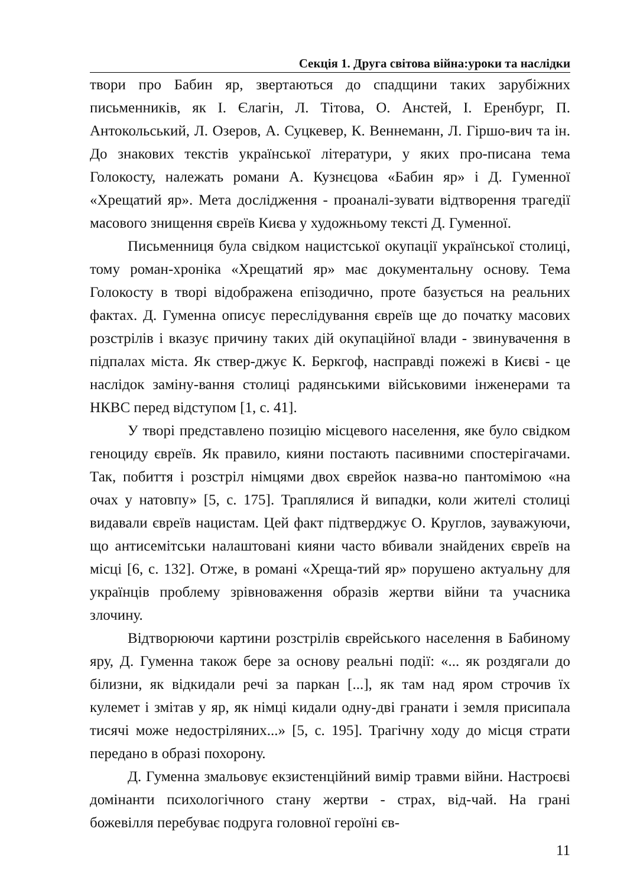Секція 1. Друга світова війна:уроки та наслідки
твори про Бабин яр, звертаються до спадщини таких зарубіжних письменників, як І. Єлагін, Л. Тітова, О. Анстей, І. Еренбург, П. Антокольський, Л. Озеров, А. Суцкевер, К. Веннеманн, Л. Гіршо-вич та ін. До знакових текстів української літератури, у яких про-писана тема Голокосту, належать романи А. Кузнєцова «Бабин яр» і Д. Гуменної «Хрещатий яр». Мета дослідження - проаналі-зувати відтворення трагедії масового знищення євреїв Києва у художньому тексті Д. Гуменної.
Письменниця була свідком нацистської окупації української столиці, тому роман-хроніка «Хрещатий яр» має документальну основу. Тема Голокосту в творі відображена епізодично, проте базується на реальних фактах. Д. Гуменна описує переслідування євреїв ще до початку масових розстрілів і вказує причину таких дій окупаційної влади - звинувачення в підпалах міста. Як ствер-джує К. Беркгоф, насправді пожежі в Києві - це наслідок заміну-вання столиці радянськими військовими інженерами та НКВС перед відступом [1, с. 41].
У творі представлено позицію місцевого населення, яке було свідком геноциду євреїв. Як правило, кияни постають пасивними спостерігачами. Так, побиття і розстріл німцями двох єврейок назва-но пантомімою «на очах у натовпу» [5, с. 175]. Траплялися й випадки, коли жителі столиці видавали євреїв нацистам. Цей факт підтверджує О. Круглов, зауважуючи, що антисемітськи налаштовані кияни часто вбивали знайдених євреїв на місці [6, с. 132]. Отже, в романі «Хреща-тий яр» порушено актуальну для українців проблему зрівноваження образів жертви війни та учасника злочину.
Відтворюючи картини розстрілів єврейського населення в Бабиному яру, Д. Гуменна також бере за основу реальні події: «... як роздягали до білизни, як відкидали речі за паркан [...], як там над яром строчив їх кулемет і змітав у яр, як німці кидали одну-дві гранати і земля присипала тисячі може недострiляних...» [5, с. 195]. Трагічну ходу до місця страти передано в образі похорону.
Д. Гуменна змальовує екзистенційний вимір травми війни. Настроєві домінанти психологічного стану жертви - страх, від-чай. На грані божевілля перебуває подруга головної героїні єв-
11